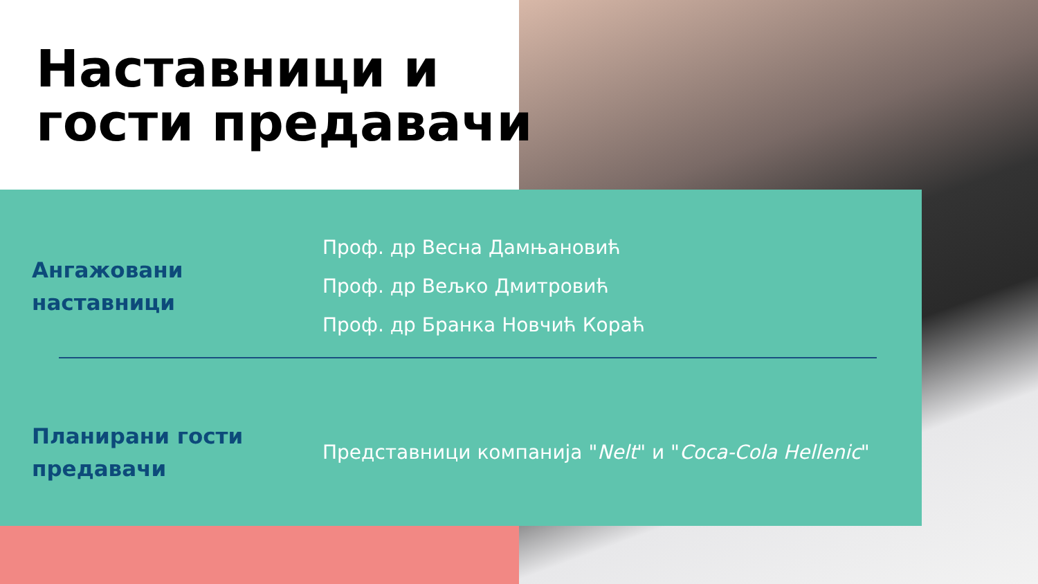Наставници и
гости предавачи
Ангажовани
наставници
Проф. др Весна Дамњановић
Проф. др Вељко Дмитровић
Проф. др Бранка Новчић Кораћ
Планирани гости
предавачи
Представници компанија "Nelt" и "Coca-Cola Hellenic"